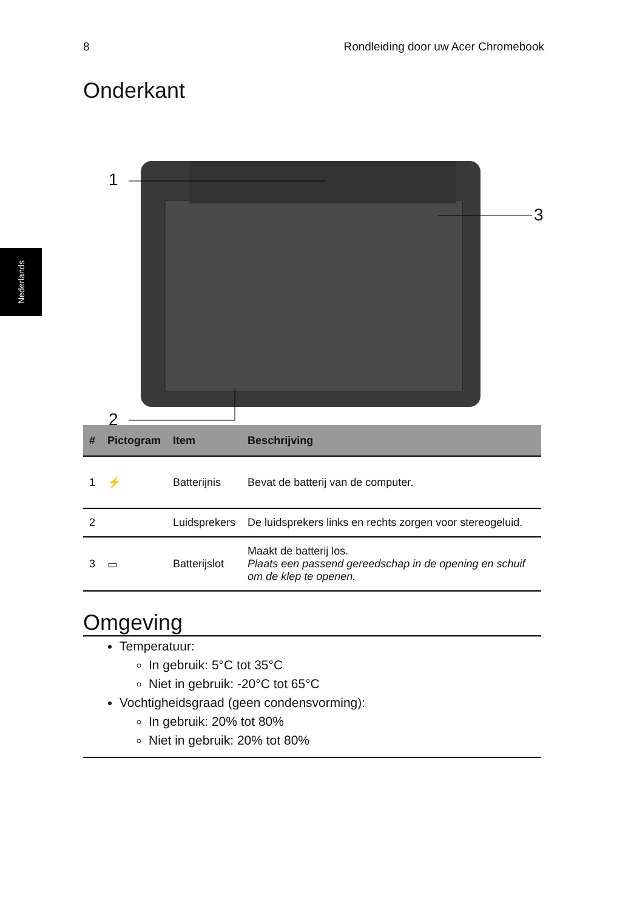8 Rondleiding door uw Acer Chromebook
Nederlands
Onderkant
1
3
2
| # | Pictogram | Item | Beschrijving |
| --- | --- | --- | --- |
| 1 | ⚡ | Batterijnis | Bevat de batterij van de computer. |
| 2 | | Luidsprekers | De luidsprekers links en rechts zorgen voor stereogeluid. |
| 3 | ▭ | Batterijslot | Maakt de batterij los. Plaats een passend gereedschap in de opening en schuif om de klep te openen. |
Omgeving
Temperatuur:
In gebruik: 5°C tot 35°C
Niet in gebruik: -20°C tot 65°C
Vochtigheidsgraad (geen condensvorming):
In gebruik: 20% tot 80%
Niet in gebruik: 20% tot 80%